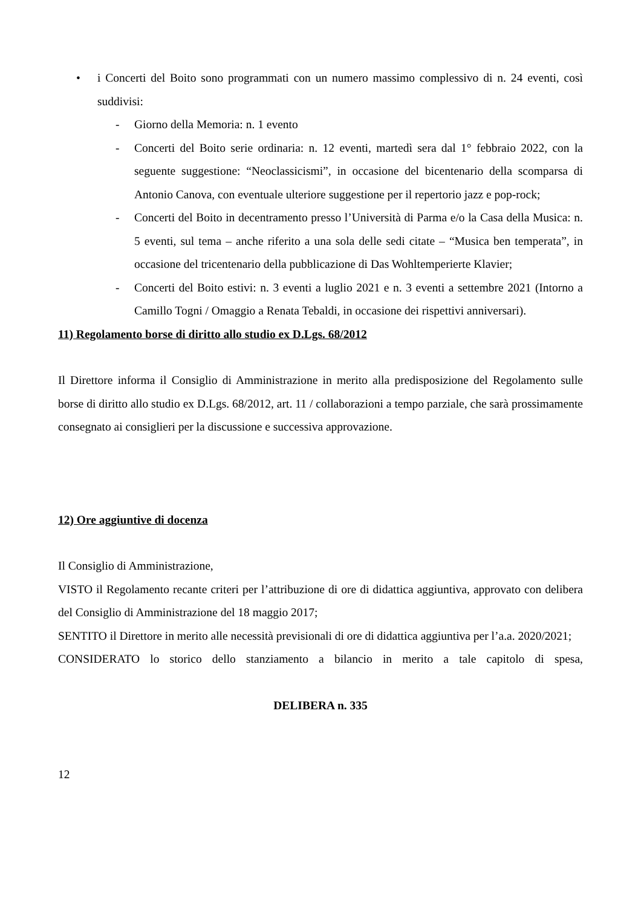• i Concerti del Boito sono programmati con un numero massimo complessivo di n. 24 eventi, così suddivisi:
- Giorno della Memoria: n. 1 evento
- Concerti del Boito serie ordinaria: n. 12 eventi, martedì sera dal 1° febbraio 2022, con la seguente suggestione: “Neoclassicismi”, in occasione del bicentenario della scomparsa di Antonio Canova, con eventuale ulteriore suggestione per il repertorio jazz e pop-rock;
- Concerti del Boito in decentramento presso l’Università di Parma e/o la Casa della Musica: n. 5 eventi, sul tema – anche riferito a una sola delle sedi citate – “Musica ben temperata”, in occasione del tricentenario della pubblicazione di Das Wohltemperierte Klavier;
- Concerti del Boito estivi: n. 3 eventi a luglio 2021 e n. 3 eventi a settembre 2021 (Intorno a Camillo Togni / Omaggio a Renata Tebaldi, in occasione dei rispettivi anniversari).
11) Regolamento borse di diritto allo studio ex D.Lgs. 68/2012
Il Direttore informa il Consiglio di Amministrazione in merito alla predisposizione del Regolamento sulle borse di diritto allo studio ex D.Lgs. 68/2012, art. 11 / collaborazioni a tempo parziale, che sarà prossimamente consegnato ai consiglieri per la discussione e successiva approvazione.
12) Ore aggiuntive di docenza
Il Consiglio di Amministrazione,
VISTO il Regolamento recante criteri per l’attribuzione di ore di didattica aggiuntiva, approvato con delibera del Consiglio di Amministrazione del 18 maggio 2017;
SENTITO il Direttore in merito alle necessità previsionali di ore di didattica aggiuntiva per l’a.a. 2020/2021;
CONSIDERATO lo storico dello stanziamento a bilancio in merito a tale capitolo di spesa,
DELIBERA n. 335
12